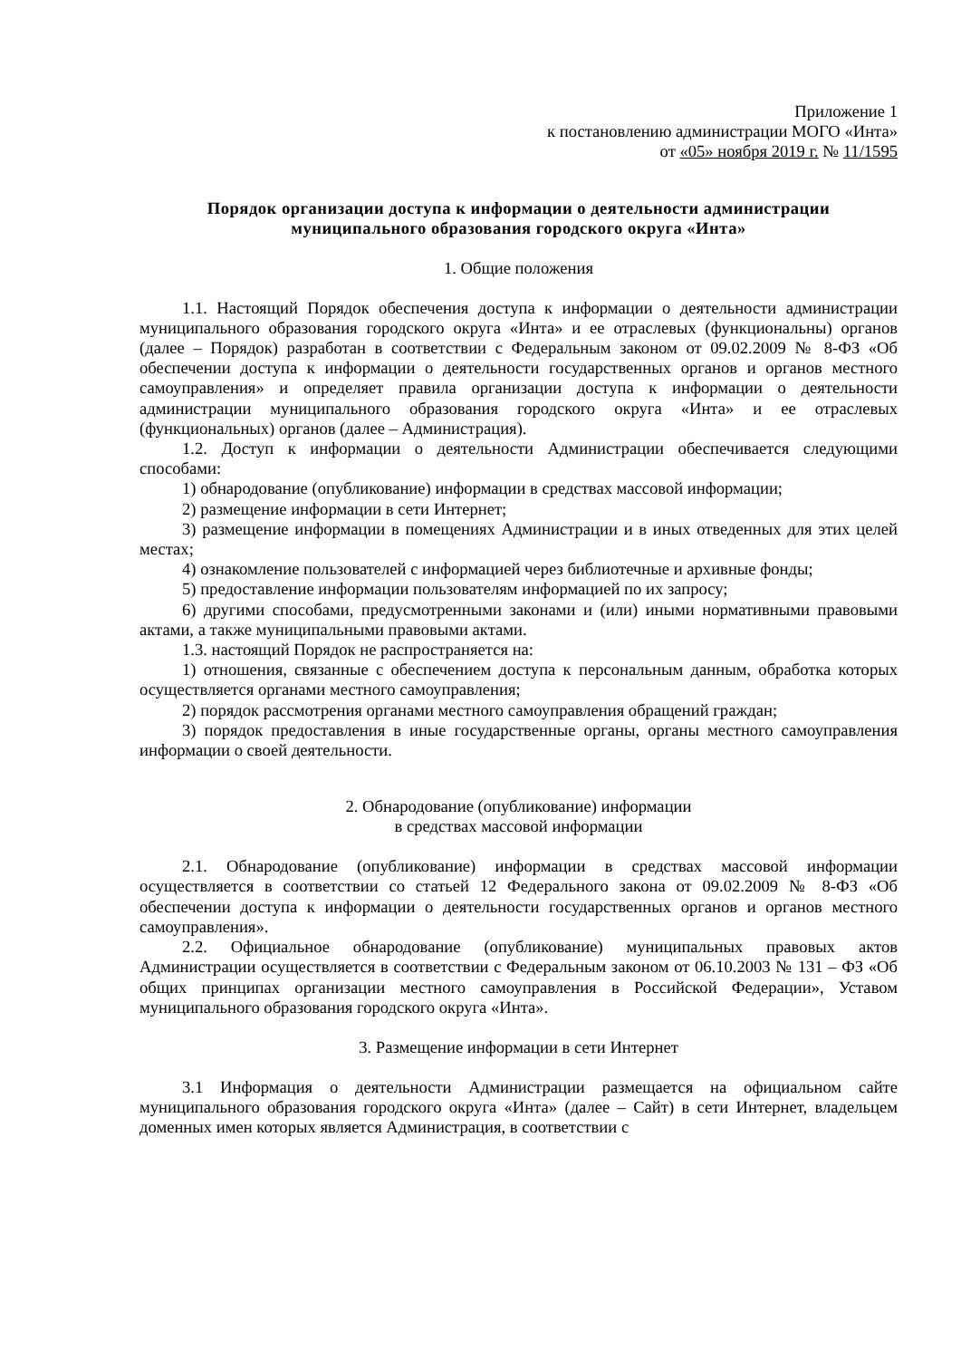Приложение 1
к постановлению администрации МОГО «Инта»
от «05» ноября 2019 г. № 11/1595
Порядок организации доступа к информации о деятельности администрации муниципального образования городского округа «Инта»
1. Общие положения
1.1. Настоящий Порядок обеспечения доступа к информации о деятельности администрации муниципального образования городского округа «Инта» и ее отраслевых (функциональны) органов (далее – Порядок) разработан в соответствии с Федеральным законом от 09.02.2009 № 8-ФЗ «Об обеспечении доступа к информации о деятельности государственных органов и органов местного самоуправления» и определяет правила организации доступа к информации о деятельности администрации муниципального образования городского округа «Инта» и ее отраслевых (функциональных) органов (далее – Администрация).
1.2. Доступ к информации о деятельности Администрации обеспечивается следующими способами:
1) обнародование (опубликование) информации в средствах массовой информации;
2) размещение информации в сети Интернет;
3) размещение информации в помещениях Администрации и в иных отведенных для этих целей местах;
4) ознакомление пользователей с информацией через библиотечные и архивные фонды;
5) предоставление информации пользователям информацией по их запросу;
6) другими способами, предусмотренными законами и (или) иными нормативными правовыми актами, а также муниципальными правовыми актами.
1.3. настоящий Порядок не распространяется на:
1) отношения, связанные с обеспечением доступа к персональным данным, обработка которых осуществляется органами местного самоуправления;
2) порядок рассмотрения органами местного самоуправления обращений граждан;
3) порядок предоставления в иные государственные органы, органы местного самоуправления информации о своей деятельности.
2. Обнародование (опубликование) информации
в средствах массовой информации
2.1. Обнародование (опубликование) информации в средствах массовой информации осуществляется в соответствии со статьей 12 Федерального закона от 09.02.2009 № 8-ФЗ «Об обеспечении доступа к информации о деятельности государственных органов и органов местного самоуправления».
2.2. Официальное обнародование (опубликование) муниципальных правовых актов Администрации осуществляется в соответствии с Федеральным законом от 06.10.2003 № 131 – ФЗ «Об общих принципах организации местного самоуправления в Российской Федерации», Уставом муниципального образования городского округа «Инта».
3. Размещение информации в сети Интернет
3.1 Информация о деятельности Администрации размещается на официальном сайте муниципального образования городского округа «Инта» (далее – Сайт) в сети Интернет, владельцем доменных имен которых является Администрация, в соответствии с